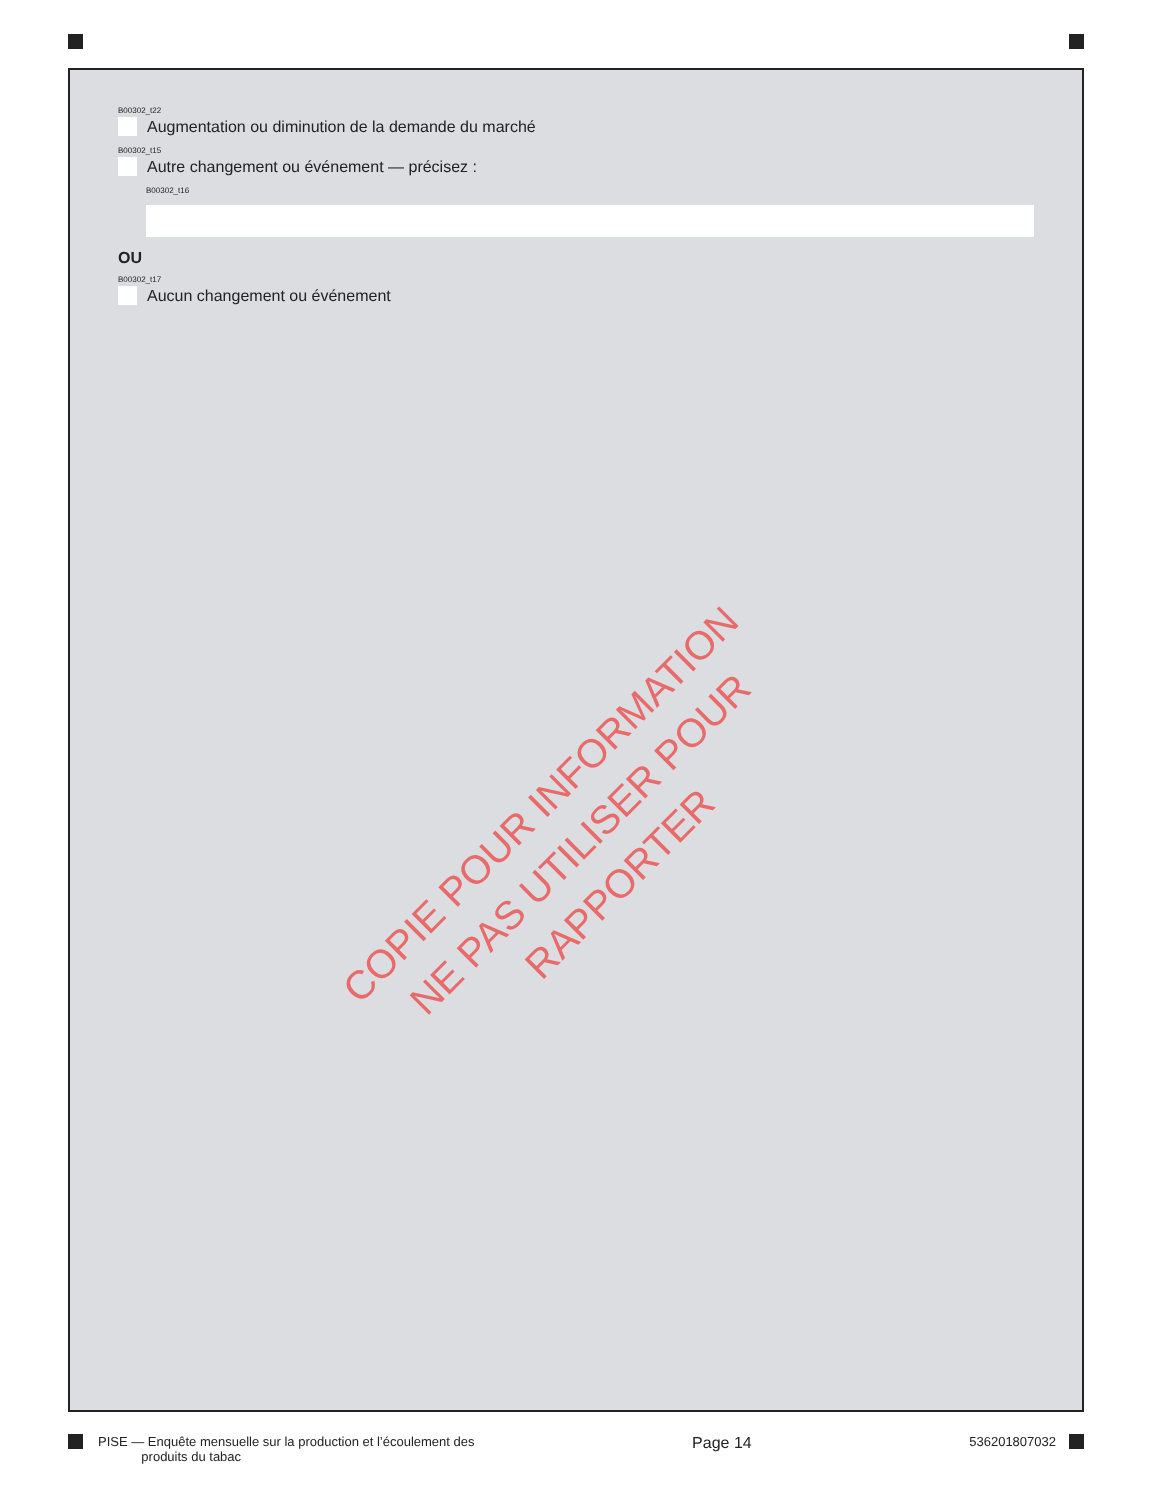B00302_t22
Augmentation ou diminution de la demande du marché
B00302_t15
Autre changement ou événement — précisez :
B00302_t16
OU
B00302_t17
Aucun changement ou événement
COPIE POUR INFORMATION
NE PAS UTILISER POUR RAPPORTER
PISE — Enquête mensuelle sur la production et l’écoulement des
produits du tabac
Page 14
536201807032